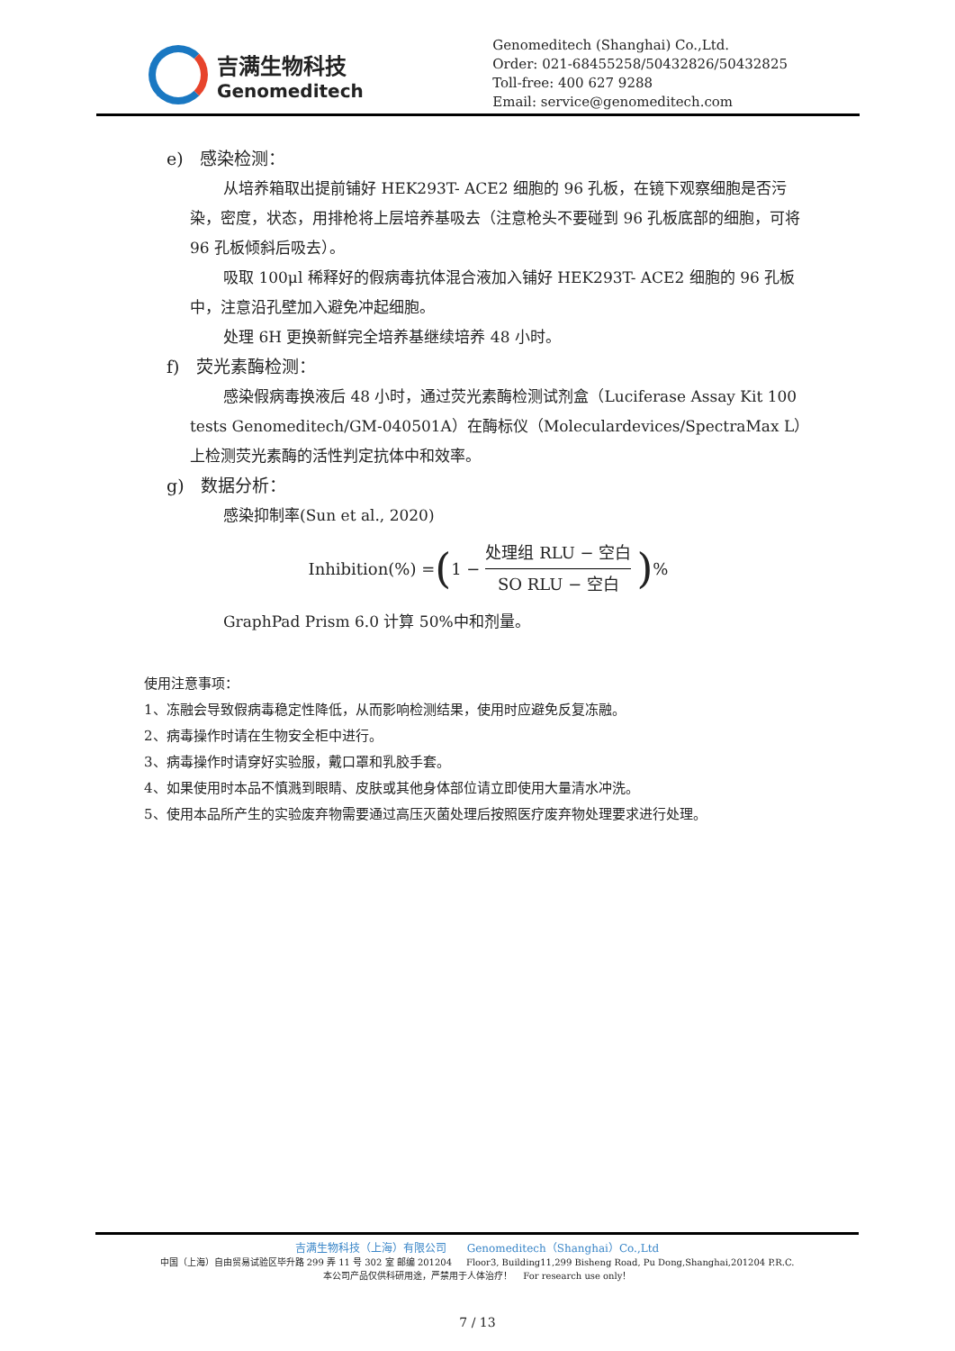吉满生物科技
Genomeditech
Genomeditech (Shanghai) Co.,Ltd.
Order: 021-68455258/50432826/50432825
Toll-free: 400 627 9288
Email: service@genomeditech.com
e) 感染检测：
从培养箱取出提前铺好 HEK293T- ACE2 细胞的 96 孔板，在镜下观察细胞是否污染，密度，状态，用排枪将上层培养基吸去（注意枪头不要碰到 96 孔板底部的细胞，可将 96 孔板倾斜后吸去）。
吸取 100μl 稀释好的假病毒抗体混合液加入铺好 HEK293T- ACE2 细胞的 96 孔板中，注意沿孔壁加入避免冲起细胞。
处理 6H 更换新鲜完全培养基继续培养 48 小时。
f) 荧光素酶检测：
感染假病毒换液后 48 小时，通过荧光素酶检测试剂盒（Luciferase Assay Kit 100 tests Genomeditech/GM-040501A）在酶标仪（Moleculardevices/SpectraMax L）上检测荧光素酶的活性判定抗体中和效率。
g) 数据分析：
感染抑制率(Sun et al., 2020)
Inhibition(%) = ( 1 − 处理组 RLU − 空白 SO RLU − 空白)%
GraphPad Prism 6.0 计算 50%中和剂量。
使用注意事项：
1、冻融会导致假病毒稳定性降低，从而影响检测结果，使用时应避免反复冻融。
2、病毒操作时请在生物安全柜中进行。
3、病毒操作时请穿好实验服，戴口罩和乳胶手套。
4、如果使用时本品不慎溅到眼睛、皮肤或其他身体部位请立即使用大量清水冲洗。
5、使用本品所产生的实验废弃物需要通过高压灭菌处理后按照医疗废弃物处理要求进行处理。
吉满生物科技（上海）有限公司 Genomeditech（Shanghai）Co.,Ltd
中国（上海）自由贸易试验区毕升路 299 弄 11 号 302 室 邮编 201204 Floor3, Building11,299 Bisheng Road, Pu Dong,Shanghai,201204 P.R.C.
本公司产品仅供科研用途，严禁用于人体治疗！ For research use only！
7 / 13